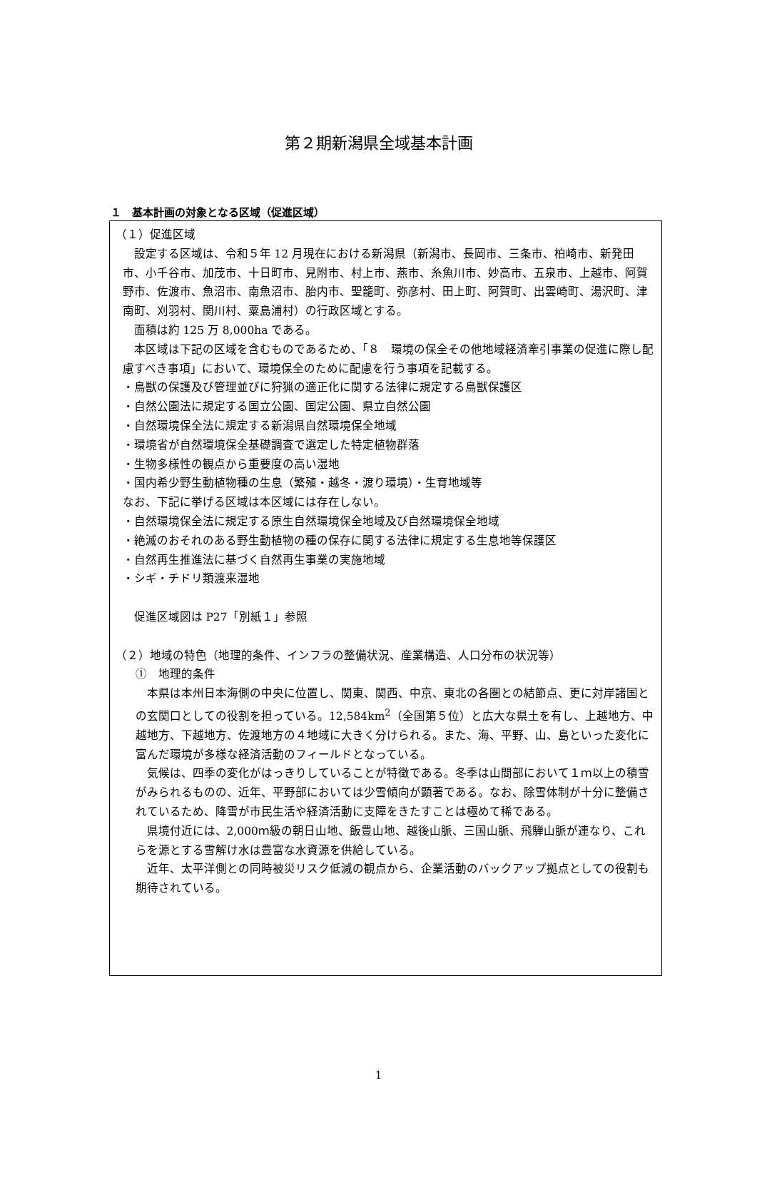第２期新潟県全域基本計画
１　基本計画の対象となる区域（促進区域）
（１）促進区域
設定する区域は、令和５年 12 月現在における新潟県（新潟市、長岡市、三条市、柏崎市、新発田市、小千谷市、加茂市、十日町市、見附市、村上市、燕市、糸魚川市、妙高市、五泉市、上越市、阿賀野市、佐渡市、魚沼市、南魚沼市、胎内市、聖籠町、弥彦村、田上町、阿賀町、出雲崎町、湯沢町、津南町、刈羽村、関川村、粟島浦村）の行政区域とする。
面積は約 125 万 8,000ha である。
本区域は下記の区域を含むものであるため、「８　環境の保全その他地域経済牽引事業の促進に際し配慮すべき事項」において、環境保全のために配慮を行う事項を記載する。
・鳥獣の保護及び管理並びに狩猟の適正化に関する法律に規定する鳥獣保護区
・自然公園法に規定する国立公園、国定公園、県立自然公園
・自然環境保全法に規定する新潟県自然環境保全地域
・環境省が自然環境保全基礎調査で選定した特定植物群落
・生物多様性の観点から重要度の高い湿地
・国内希少野生動植物種の生息（繁殖・越冬・渡り環境）・生育地域等
なお、下記に挙げる区域は本区域には存在しない。
・自然環境保全法に規定する原生自然環境保全地域及び自然環境保全地域
・絶滅のおそれのある野生動植物の種の保存に関する法律に規定する生息地等保護区
・自然再生推進法に基づく自然再生事業の実施地域
・シギ・チドリ類渡来湿地
促進区域図は P27「別紙１」参照
（２）地域の特色（地理的条件、インフラの整備状況、産業構造、人口分布の状況等）
①　地理的条件
本県は本州日本海側の中央に位置し、関東、関西、中京、東北の各圏との結節点、更に対岸諸国との玄関口としての役割を担っている。12,584km<sup>2</sup>（全国第５位）と広大な県土を有し、上越地方、中越地方、下越地方、佐渡地方の４地域に大きく分けられる。また、海、平野、山、島といった変化に富んだ環境が多様な経済活動のフィールドとなっている。
気候は、四季の変化がはっきりしていることが特徴である。冬季は山間部において１ｍ以上の積雪がみられるものの、近年、平野部においては少雪傾向が顕著である。なお、除雪体制が十分に整備されているため、降雪が市民生活や経済活動に支障をきたすことは極めて稀である。
県境付近には、2,000ｍ級の朝日山地、飯豊山地、越後山脈、三国山脈、飛騨山脈が連なり、これらを源とする雪解け水は豊富な水資源を供給している。
近年、太平洋側との同時被災リスク低減の観点から、企業活動のバックアップ拠点としての役割も期待されている。
1